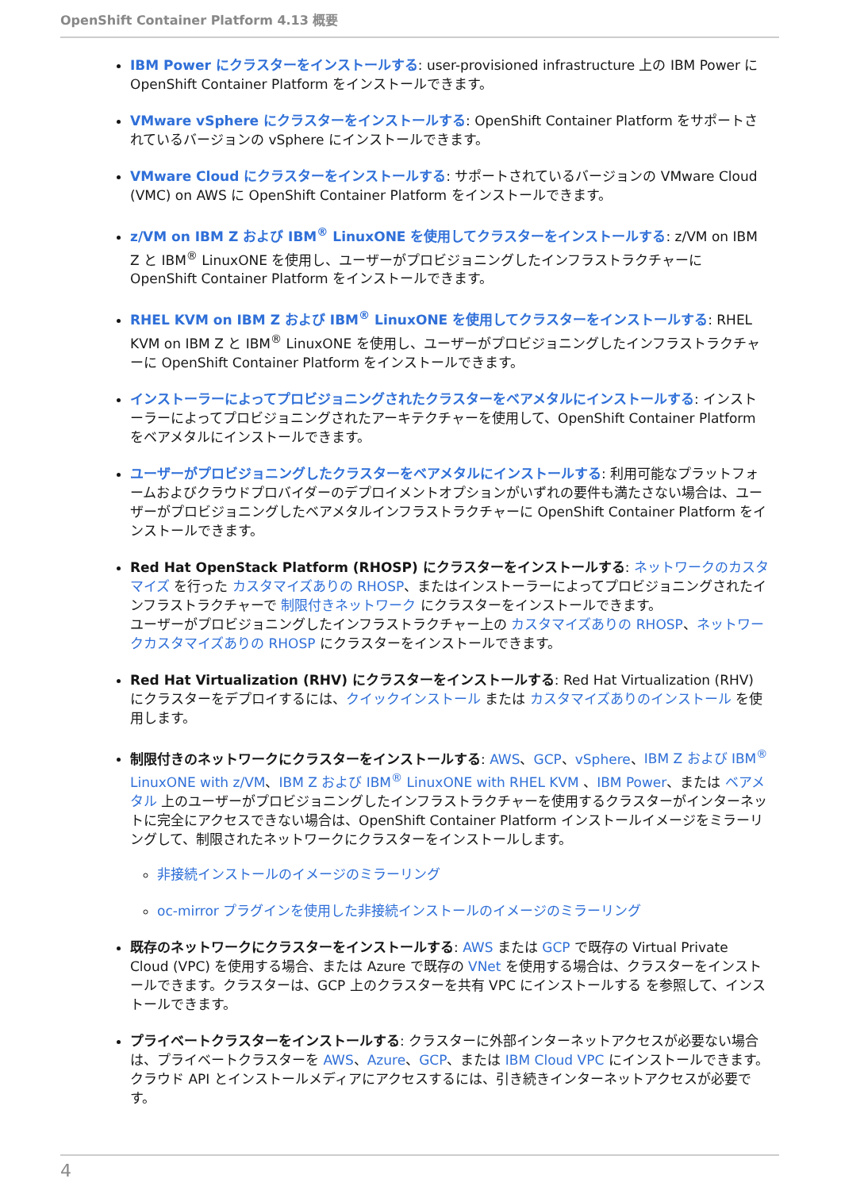OpenShift Container Platform 4.13 概要
IBM Power にクラスターをインストールする: user-provisioned infrastructure 上の IBM Power に OpenShift Container Platform をインストールできます。
VMware vSphere にクラスターをインストールする: OpenShift Container Platform をサポートされているバージョンの vSphere にインストールできます。
VMware Cloud にクラスターをインストールする: サポートされているバージョンの VMware Cloud (VMC) on AWS に OpenShift Container Platform をインストールできます。
z/VM on IBM Z および IBM<sup>®</sup> LinuxONE を使用してクラスターをインストールする: z/VM on IBM Z と IBM<sup>®</sup> LinuxONE を使用し、ユーザーがプロビジョニングしたインフラストラクチャーに OpenShift Container Platform をインストールできます。
RHEL KVM on IBM Z および IBM<sup>®</sup> LinuxONE を使用してクラスターをインストールする: RHEL KVM on IBM Z と IBM<sup>®</sup> LinuxONE を使用し、ユーザーがプロビジョニングしたインフラストラクチャーに OpenShift Container Platform をインストールできます。
インストーラーによってプロビジョニングされたクラスターをベアメタルにインストールする: インストーラーによってプロビジョニングされたアーキテクチャーを使用して、OpenShift Container Platform をベアメタルにインストールできます。
ユーザーがプロビジョニングしたクラスターをベアメタルにインストールする: 利用可能なプラットフォームおよびクラウドプロバイダーのデプロイメントオプションがいずれの要件も満たさない場合は、ユーザーがプロビジョニングしたベアメタルインフラストラクチャーに OpenShift Container Platform をインストールできます。
Red Hat OpenStack Platform (RHOSP) にクラスターをインストールする: ネットワークのカスタマイズ を行った カスタマイズありの RHOSP、またはインストーラーによってプロビジョニングされたインフラストラクチャーで 制限付きネットワーク にクラスターをインストールできます。
ユーザーがプロビジョニングしたインフラストラクチャー上の カスタマイズありの RHOSP、ネットワークカスタマイズありの RHOSP にクラスターをインストールできます。
Red Hat Virtualization (RHV) にクラスターをインストールする: Red Hat Virtualization (RHV) にクラスターをデプロイするには、クイックインストール または カスタマイズありのインストール を使用します。
制限付きのネットワークにクラスターをインストールする: AWS、GCP、vSphere、IBM Z および IBM<sup>®</sup> LinuxONE with z/VM、IBM Z および IBM<sup>®</sup> LinuxONE with RHEL KVM 、IBM Power、または ベアメタル 上のユーザーがプロビジョニングしたインフラストラクチャーを使用するクラスターがインターネットに完全にアクセスできない場合は、OpenShift Container Platform インストールイメージをミラーリングして、制限されたネットワークにクラスターをインストールします。
非接続インストールのイメージのミラーリング
oc-mirror プラグインを使用した非接続インストールのイメージのミラーリング
既存のネットワークにクラスターをインストールする: AWS または GCP で既存の Virtual Private Cloud (VPC) を使用する場合、または Azure で既存の VNet を使用する場合は、クラスターをインストールできます。クラスターは、GCP 上のクラスターを共有 VPC にインストールする を参照して、インストールできます。
プライベートクラスターをインストールする: クラスターに外部インターネットアクセスが必要ない場合は、プライベートクラスターを AWS、Azure、GCP、または IBM Cloud VPC にインストールできます。クラウド API とインストールメディアにアクセスするには、引き続きインターネットアクセスが必要です。
4